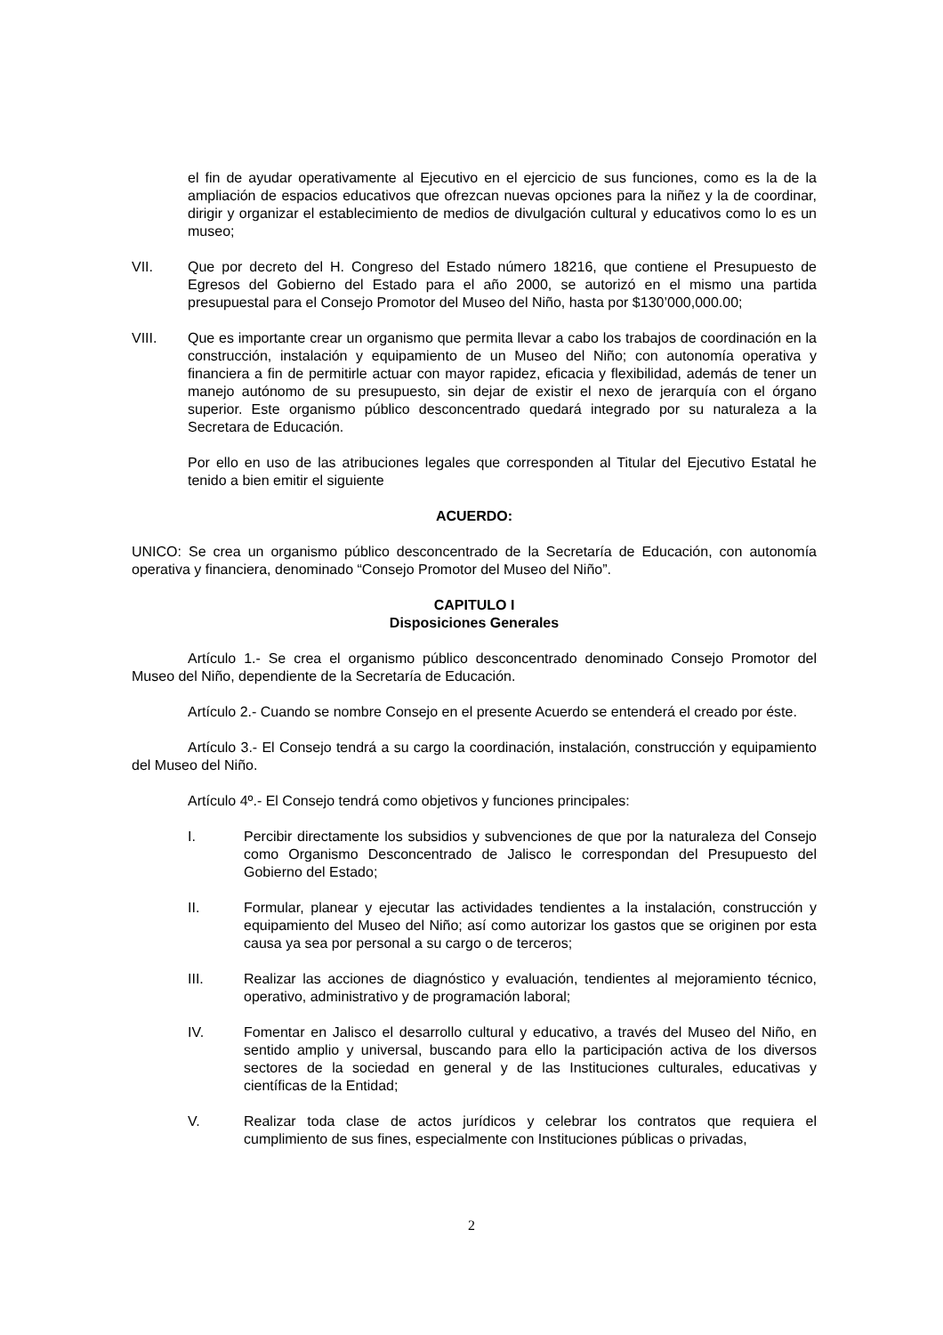el fin de ayudar operativamente al Ejecutivo en el ejercicio de sus funciones, como es la de la ampliación de espacios educativos que ofrezcan nuevas opciones para la niñez y la de coordinar, dirigir y organizar el establecimiento de medios de divulgación cultural y educativos como lo es un museo;
VII. Que por decreto del H. Congreso del Estado número 18216, que contiene el Presupuesto de Egresos del Gobierno del Estado para el año 2000, se autorizó en el mismo una partida presupuestal para el Consejo Promotor del Museo del Niño, hasta por $130’000,000.00;
VIII. Que es importante crear un organismo que permita llevar a cabo los trabajos de coordinación en la construcción, instalación y equipamiento de un Museo del Niño; con autonomía operativa y financiera a fin de permitirle actuar con mayor rapidez, eficacia y flexibilidad, además de tener un manejo autónomo de su presupuesto, sin dejar de existir el nexo de jerarquía con el órgano superior. Este organismo público desconcentrado quedará integrado por su naturaleza a la Secretara de Educación.
Por ello en uso de las atribuciones legales que corresponden al Titular del Ejecutivo Estatal he tenido a bien emitir el siguiente
ACUERDO:
UNICO: Se crea un organismo público desconcentrado de la Secretaría de Educación, con autonomía operativa y financiera, denominado “Consejo Promotor del Museo del Niño”.
CAPITULO I
Disposiciones Generales
Artículo 1.- Se crea el organismo público desconcentrado denominado Consejo Promotor del Museo del Niño, dependiente de la Secretaría de Educación.
Artículo 2.- Cuando se nombre Consejo en el presente Acuerdo se entenderá el creado por éste.
Artículo 3.- El Consejo tendrá a su cargo la coordinación, instalación, construcción y equipamiento del Museo del Niño.
Artículo 4º.- El Consejo tendrá como objetivos y funciones principales:
I. Percibir directamente los subsidios y subvenciones de que por la naturaleza del Consejo como Organismo Desconcentrado de Jalisco le correspondan del Presupuesto del Gobierno del Estado;
II. Formular, planear y ejecutar las actividades tendientes a la instalación, construcción y equipamiento del Museo del Niño; así como autorizar los gastos que se originen por esta causa ya sea por personal a su cargo o de terceros;
III. Realizar las acciones de diagnóstico y evaluación, tendientes al mejoramiento técnico, operativo, administrativo y de programación laboral;
IV. Fomentar en Jalisco el desarrollo cultural y educativo, a través del Museo del Niño, en sentido amplio y universal, buscando para ello la participación activa de los diversos sectores de la sociedad en general y de las Instituciones culturales, educativas y científicas de la Entidad;
V. Realizar toda clase de actos jurídicos y celebrar los contratos que requiera el cumplimiento de sus fines, especialmente con Instituciones públicas o privadas,
2